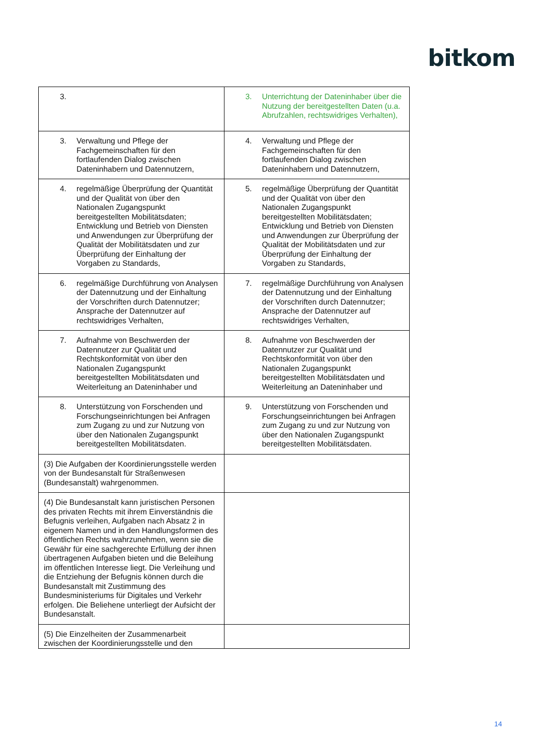bitkom
| 3. | 3. Unterrichtung der Dateninhaber über die Nutzung der bereitgestellten Daten (u.a. Abrufzahlen, rechtswidriges Verhalten), |
| 3. Verwaltung und Pflege der Fachgemeinschaften für den fortlaufenden Dialog zwischen Dateninhabern und Datennutzern, | 4. Verwaltung und Pflege der Fachgemeinschaften für den fortlaufenden Dialog zwischen Dateninhabern und Datennutzern, |
| 4. regelmäßige Überprüfung der Quantität und der Qualität von über den Nationalen Zugangspunkt bereitgestellten Mobilitätsdaten; Entwicklung und Betrieb von Diensten und Anwendungen zur Überprüfung der Qualität der Mobilitätsdaten und zur Überprüfung der Einhaltung der Vorgaben zu Standards, | 5. regelmäßige Überprüfung der Quantität und der Qualität von über den Nationalen Zugangspunkt bereitgestellten Mobilitätsdaten; Entwicklung und Betrieb von Diensten und Anwendungen zur Überprüfung der Qualität der Mobilitätsdaten und zur Überprüfung der Einhaltung der Vorgaben zu Standards, |
| 6. regelmäßige Durchführung von Analysen der Datennutzung und der Einhaltung der Vorschriften durch Datennutzer; Ansprache der Datennutzer auf rechtswidriges Verhalten, | 7. regelmäßige Durchführung von Analysen der Datennutzung und der Einhaltung der Vorschriften durch Datennutzer; Ansprache der Datennutzer auf rechtswidriges Verhalten, |
| 7. Aufnahme von Beschwerden der Datennutzer zur Qualität und Rechtskonformität von über den Nationalen Zugangspunkt bereitgestellten Mobilitätsdaten und Weiterleitung an Dateninhaber und | 8. Aufnahme von Beschwerden der Datennutzer zur Qualität und Rechtskonformität von über den Nationalen Zugangspunkt bereitgestellten Mobilitätsdaten und Weiterleitung an Dateninhaber und |
| 8. Unterstützung von Forschenden und Forschungseinrichtungen bei Anfragen zum Zugang zu und zur Nutzung von über den Nationalen Zugangspunkt bereitgestellten Mobilitätsdaten. | 9. Unterstützung von Forschenden und Forschungseinrichtungen bei Anfragen zum Zugang zu und zur Nutzung von über den Nationalen Zugangspunkt bereitgestellten Mobilitätsdaten. |
| (3) Die Aufgaben der Koordinierungsstelle werden von der Bundesanstalt für Straßenwesen (Bundesanstalt) wahrgenommen. | |
| (4) Die Bundesanstalt kann juristischen Personen des privaten Rechts mit ihrem Einverständnis die Befugnis verleihen, Aufgaben nach Absatz 2 in eigenem Namen und in den Handlungsformen des öffentlichen Rechts wahrzunehmen, wenn sie die Gewähr für eine sachgerechte Erfüllung der ihnen übertragenen Aufgaben bieten und die Beleihung im öffentlichen Interesse liegt. Die Verleihung und die Entziehung der Befugnis können durch die Bundesanstalt mit Zustimmung des Bundesministeriums für Digitales und Verkehr erfolgen. Die Beliehene unterliegt der Aufsicht der Bundesanstalt. | |
| (5) Die Einzelheiten der Zusammenarbeit zwischen der Koordinierungsstelle und den | |
14